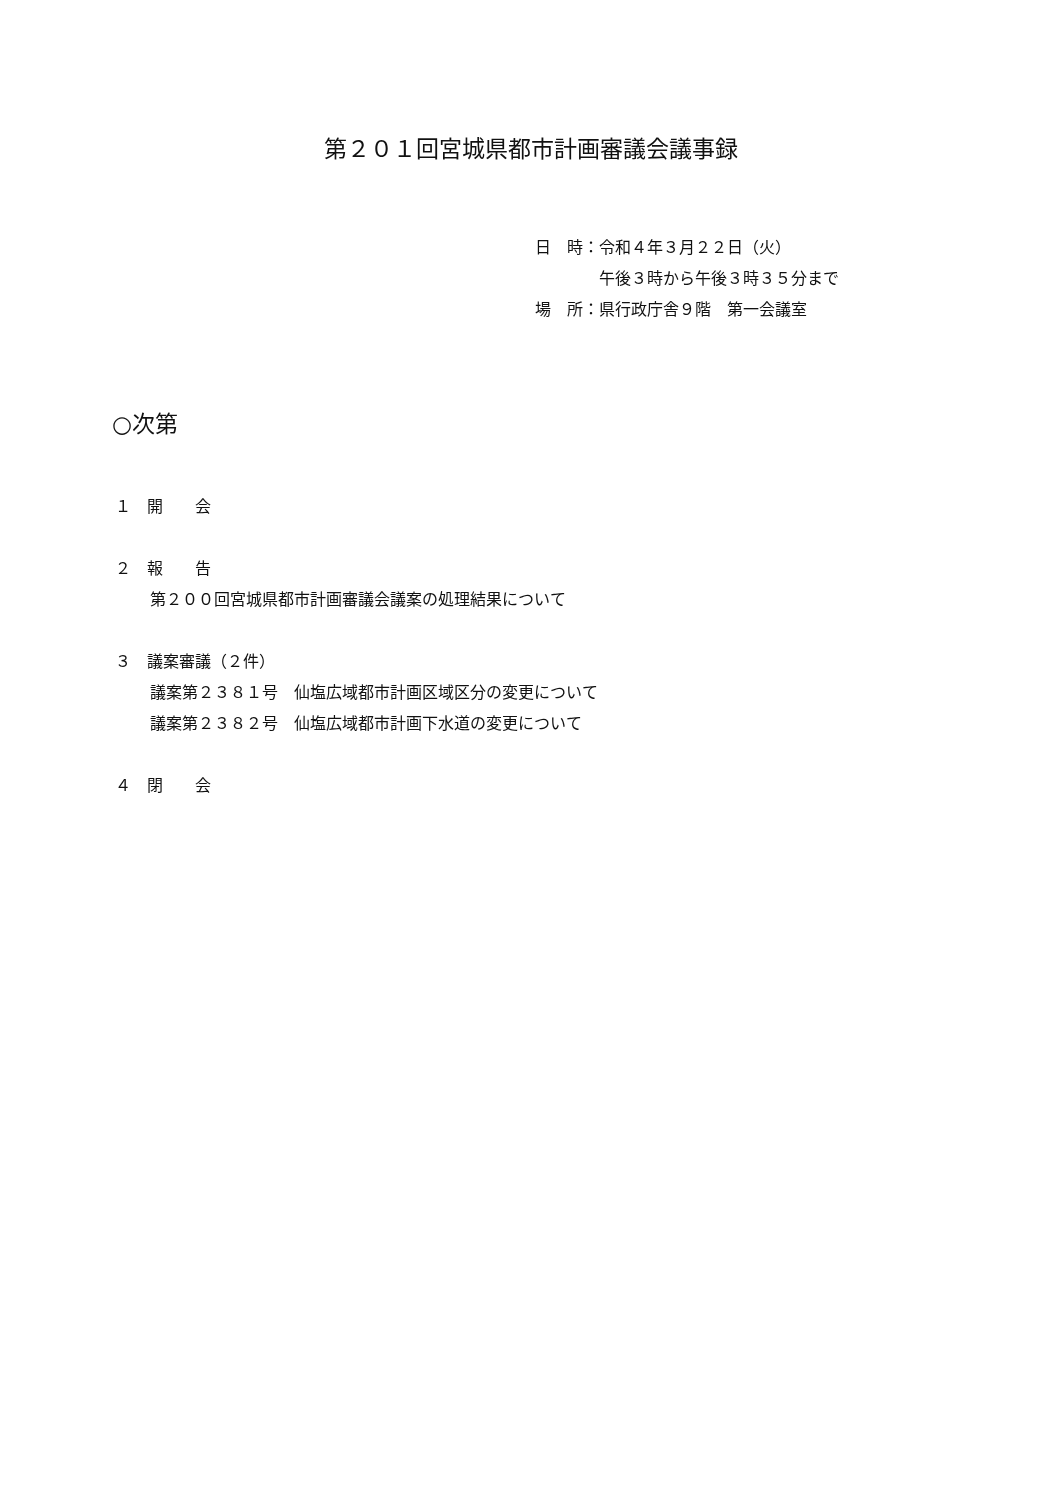第２０１回宮城県都市計画審議会議事録
日　時：令和４年３月２２日（火）
　　　　午後３時から午後３時３５分まで
場　所：県行政庁舎９階　第一会議室
○次第
１　開　　会
２　報　　告
第２００回宮城県都市計画審議会議案の処理結果について
３　議案審議（２件）
議案第２３８１号　仙塩広域都市計画区域区分の変更について
議案第２３８２号　仙塩広域都市計画下水道の変更について
４　閉　　会